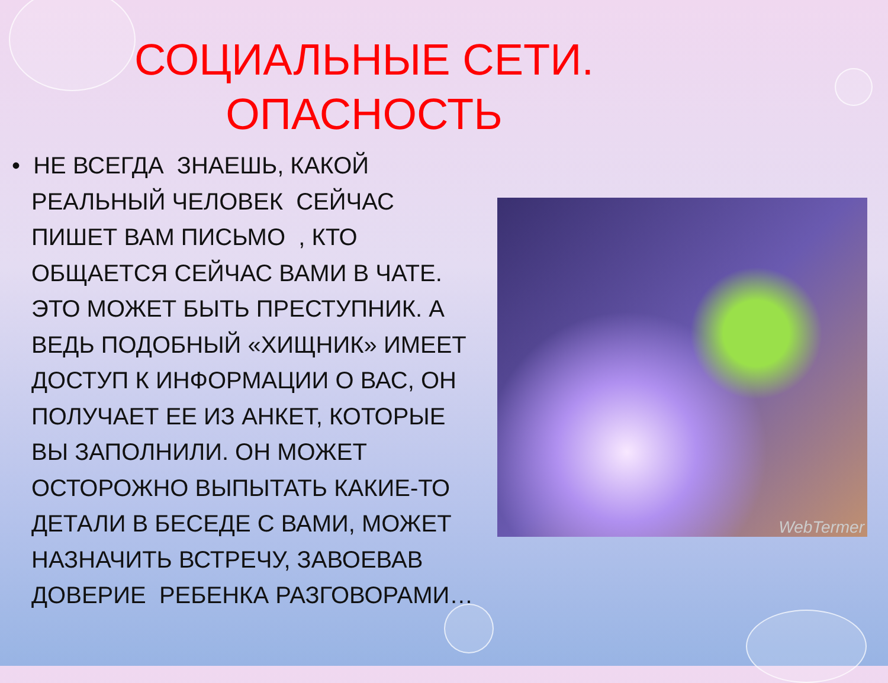СОЦИАЛЬНЫЕ СЕТИ.
ОПАСНОСТЬ
• НЕ ВСЕГДА ЗНАЕШЬ, КАКОЙ РЕАЛЬНЫЙ ЧЕЛОВЕК СЕЙЧАС ПИШЕТ ВАМ ПИСЬМО , КТО ОБЩАЕТСЯ СЕЙЧАС ВАМИ В ЧАТЕ. ЭТО МОЖЕТ БЫТЬ ПРЕСТУПНИК. А ВЕДЬ ПОДОБНЫЙ «ХИЩНИК» ИМЕЕТ ДОСТУП К ИНФОРМАЦИИ О ВАС, ОН ПОЛУЧАЕТ ЕЕ ИЗ АНКЕТ, КОТОРЫЕ ВЫ ЗАПОЛНИЛИ. ОН МОЖЕТ ОСТОРОЖНО ВЫПЫТАТЬ КАКИЕ-ТО ДЕТАЛИ В БЕСЕДЕ С ВАМИ, МОЖЕТ НАЗНАЧИТЬ ВСТРЕЧУ, ЗАВОЕВАВ ДОВЕРИЕ РЕБЕНКА РАЗГОВОРАМИ…
WebTermer